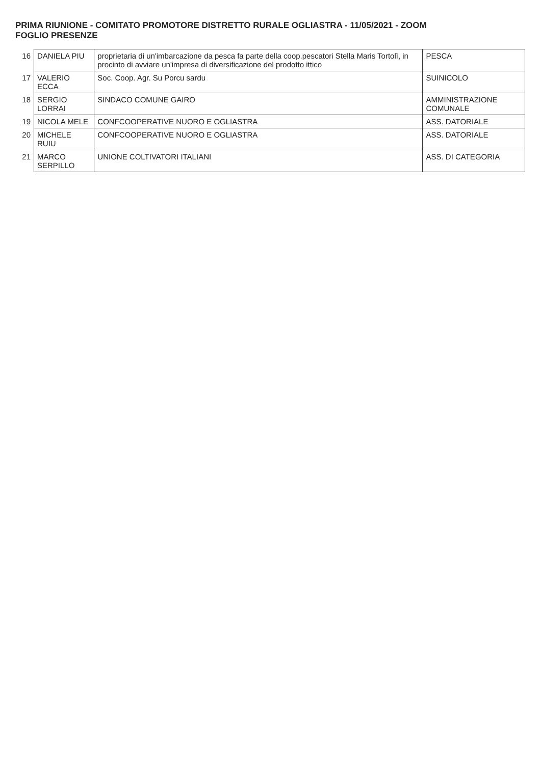PRIMA RIUNIONE - COMITATO PROMOTORE DISTRETTO RURALE OGLIASTRA - 11/05/2021 - ZOOM
FOGLIO PRESENZE
| 16 | DANIELA PIU | proprietaria di un'imbarcazione da pesca fa parte della coop.pescatori Stella Maris Tortolì, in procinto di avviare un'impresa di diversificazione del prodotto ittico | PESCA |
| 17 | VALERIO ECCA | Soc. Coop. Agr. Su Porcu sardu | SUINICOLO |
| 18 | SERGIO LORRAI | SINDACO COMUNE GAIRO | AMMINISTRAZIONE COMUNALE |
| 19 | NICOLA MELE | CONFCOOPERATIVE NUORO E OGLIASTRA | ASS. DATORIALE |
| 20 | MICHELE RUIU | CONFCOOPERATIVE NUORO E OGLIASTRA | ASS. DATORIALE |
| 21 | MARCO SERPILLO | UNIONE COLTIVATORI ITALIANI | ASS. DI CATEGORIA |